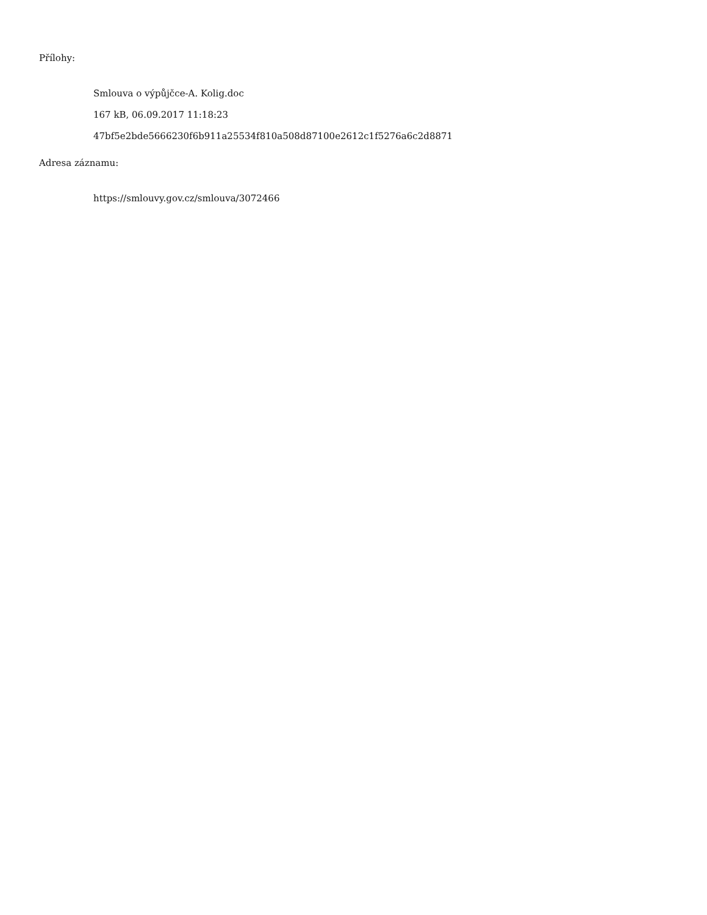Přílohy:
Smlouva o výpůjčce-A. Kolig.doc
167 kB, 06.09.2017 11:18:23
47bf5e2bde5666230f6b911a25534f810a508d87100e2612c1f5276a6c2d8871
Adresa záznamu:
https://smlouvy.gov.cz/smlouva/3072466